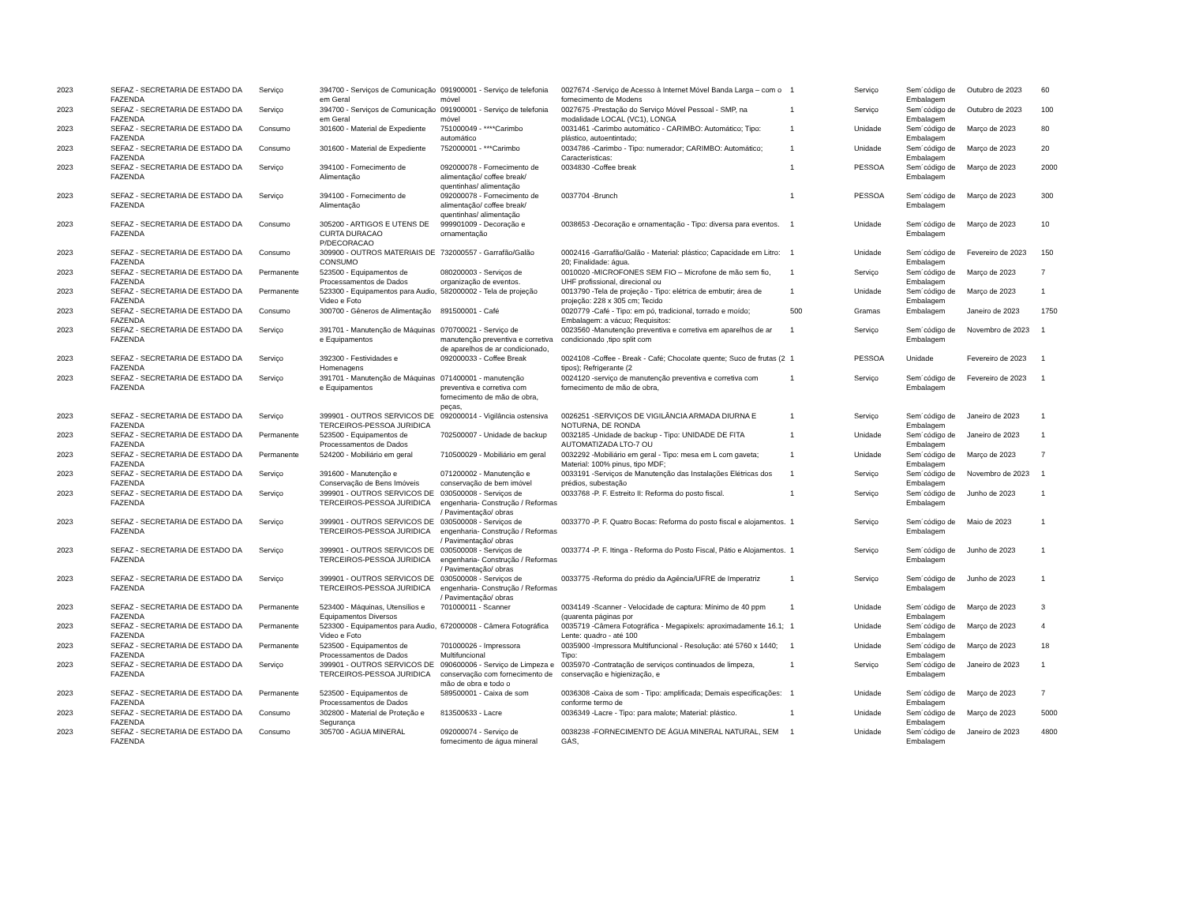| 2023 | SEFAZ - SECRETARIA DE ESTADO DA FAZENDA | Serviço | 394700 - Serviços de Comunicação em Geral | 091900001 - Serviço de telefonia móvel | 0027674 -Serviço de Acesso à Internet Móvel Banda Larga – com o fornecimento de Modens | 1 | Serviço | Sem´código de Embalagem | Outubro de 2023 | 60 |
| 2023 | SEFAZ - SECRETARIA DE ESTADO DA FAZENDA | Serviço | 394700 - Serviços de Comunicação em Geral | 091900001 - Serviço de telefonia móvel | 0027675 -Prestação do Serviço Móvel Pessoal - SMP, na modalidade LOCAL (VC1), LONGA | 1 | Serviço | Sem´código de Embalagem | Outubro de 2023 | 100 |
| 2023 | SEFAZ - SECRETARIA DE ESTADO DA FAZENDA | Consumo | 301600 - Material de Expediente | 751000049 - ****Carimbo automático | 0031461 -Carimbo automático - CARIMBO: Automático; Tipo: plástico, autoentintado; | 1 | Unidade | Sem´código de Embalagem | Março de 2023 | 80 |
| 2023 | SEFAZ - SECRETARIA DE ESTADO DA FAZENDA | Consumo | 301600 - Material de Expediente | 752000001 - ***Carimbo | 0034786 -Carimbo - Tipo: numerador; CARIMBO: Automático; Características: | 1 | Unidade | Sem´código de Embalagem | Março de 2023 | 20 |
| 2023 | SEFAZ - SECRETARIA DE ESTADO DA FAZENDA | Serviço | 394100 - Fornecimento de Alimentação | 092000078 - Fornecimento de alimentação/ coffee break/ quentinhas/ alimentação | 0034830 -Coffee break | 1 | PESSOA | Sem´código de Embalagem | Março de 2023 | 2000 |
| 2023 | SEFAZ - SECRETARIA DE ESTADO DA FAZENDA | Serviço | 394100 - Fornecimento de Alimentação | 092000078 - Fornecimento de alimentação/ coffee break/ quentinhas/ alimentação | 0037704 -Brunch | 1 | PESSOA | Sem´código de Embalagem | Março de 2023 | 300 |
| 2023 | SEFAZ - SECRETARIA DE ESTADO DA FAZENDA | Consumo | 305200 - ARTIGOS E UTENS DE CURTA DURACAO P/DECORACAO | 999901009 - Decoração e ornamentação | 0038653 -Decoração e ornamentação - Tipo: diversa para eventos. | 1 | Unidade | Sem´código de Embalagem | Março de 2023 | 10 |
| 2023 | SEFAZ - SECRETARIA DE ESTADO DA FAZENDA | Consumo | 309900 - OUTROS MATERIAIS DE CONSUMO | 732000557 - Garrafão/Galão | 0002416 -Garrafão/Galão - Material: plástico; Capacidade em Litro: 20; Finalidade: água. | 1 | Unidade | Sem´código de Embalagem | Fevereiro de 2023 | 150 |
| 2023 | SEFAZ - SECRETARIA DE ESTADO DA FAZENDA | Permanente | 523500 - Equipamentos de Processamentos de Dados | 080200003 - Serviços de organização de eventos. | 0010020 -MICROFONES SEM FIO – Microfone de mão sem fio, UHF profissional, direcional ou | 1 | Serviço | Sem´código de Embalagem | Março de 2023 | 7 |
| 2023 | SEFAZ - SECRETARIA DE ESTADO DA FAZENDA | Permanente | 523300 - Equipamentos para Audio, Video e Foto | 582000002 - Tela de projeção | 0013790 -Tela de projeção - Tipo: elétrica de embutir; área de projeção: 228 x 305 cm; Tecido | 1 | Unidade | Sem´código de Embalagem | Março de 2023 | 1 |
| 2023 | SEFAZ - SECRETARIA DE ESTADO DA FAZENDA | Consumo | 300700 - Gêneros de Alimentação | 891500001 - Café | 0020779 -Café - Tipo: em pó, tradicional, torrado e moído; Embalagem: a vácuo; Requisitos: | 500 | Gramas | Embalagem | Janeiro de 2023 | 1750 |
| 2023 | SEFAZ - SECRETARIA DE ESTADO DA FAZENDA | Serviço | 391701 - Manutenção de Máquinas e Equipamentos | 070700021 - Serviço de manutenção preventiva e corretiva de aparelhos de ar condicionado, | 0023560 -Manutenção preventiva e corretiva em aparelhos de ar condicionado ,tipo split com | 1 | Serviço | Sem´código de Embalagem | Novembro de 2023 | 1 |
| 2023 | SEFAZ - SECRETARIA DE ESTADO DA FAZENDA | Serviço | 392300 - Festividades e Homenagens | 092000033 - Coffee Break | 0024108 -Coffee - Break - Café; Chocolate quente; Suco de frutas (2 tipos); Refrigerante (2 | 1 | PESSOA | Unidade | Fevereiro de 2023 | 1 |
| 2023 | SEFAZ - SECRETARIA DE ESTADO DA FAZENDA | Serviço | 391701 - Manutenção de Máquinas e Equipamentos | 071400001 - manutenção preventiva e corretiva com fornecimento de mão de obra, peças, | 0024120 -serviço de manutenção preventiva e corretiva com fornecimento de mão de obra, | 1 | Serviço | Sem´código de Embalagem | Fevereiro de 2023 | 1 |
| 2023 | SEFAZ - SECRETARIA DE ESTADO DA FAZENDA | Serviço | 399901 - OUTROS SERVICOS DE TERCEIROS-PESSOA JURIDICA | 092000014 - Vigilância ostensiva | 0026251 -SERVIÇOS DE VIGILÂNCIA ARMADA DIURNA E NOTURNA, DE RONDA | 1 | Serviço | Sem´código de Embalagem | Janeiro de 2023 | 1 |
| 2023 | SEFAZ - SECRETARIA DE ESTADO DA FAZENDA | Permanente | 523500 - Equipamentos de Processamentos de Dados | 702500007 - Unidade de backup | 0032185 -Unidade de backup - Tipo: UNIDADE DE FITA AUTOMATIZADA LTO-7 OU | 1 | Unidade | Sem´código de Embalagem | Janeiro de 2023 | 1 |
| 2023 | SEFAZ - SECRETARIA DE ESTADO DA FAZENDA | Permanente | 524200 - Mobiliário em geral | 710500029 - Mobiliário em geral | 0032292 -Mobiliário em geral - Tipo: mesa em L com gaveta; Material: 100% pinus, tipo MDF; | 1 | Unidade | Sem´código de Embalagem | Março de 2023 | 7 |
| 2023 | SEFAZ - SECRETARIA DE ESTADO DA FAZENDA | Serviço | 391600 - Manutenção e Conservação de Bens Imóveis | 071200002 - Manutenção e conservação de bem imóvel | 0033191 -Serviços de Manutenção das Instalações Elétricas dos prédios, subestação | 1 | Serviço | Sem´código de Embalagem | Novembro de 2023 | 1 |
| 2023 | SEFAZ - SECRETARIA DE ESTADO DA FAZENDA | Serviço | 399901 - OUTROS SERVICOS DE TERCEIROS-PESSOA JURIDICA | 030500008 - Serviços de engenharia- Construção / Reformas / Pavimentação/ obras | 0033768 -P. F. Estreito II: Reforma do posto fiscal. | 1 | Serviço | Sem´código de Embalagem | Junho de 2023 | 1 |
| 2023 | SEFAZ - SECRETARIA DE ESTADO DA FAZENDA | Serviço | 399901 - OUTROS SERVICOS DE TERCEIROS-PESSOA JURIDICA | 030500008 - Serviços de engenharia- Construção / Reformas / Pavimentação/ obras | 0033770 -P. F. Quatro Bocas: Reforma do posto fiscal e alojamentos. | 1 | Serviço | Sem´código de Embalagem | Maio de 2023 | 1 |
| 2023 | SEFAZ - SECRETARIA DE ESTADO DA FAZENDA | Serviço | 399901 - OUTROS SERVICOS DE TERCEIROS-PESSOA JURIDICA | 030500008 - Serviços de engenharia- Construção / Reformas / Pavimentação/ obras | 0033774 -P. F. Itinga - Reforma do Posto Fiscal, Pátio e Alojamentos. | 1 | Serviço | Sem´código de Embalagem | Junho de 2023 | 1 |
| 2023 | SEFAZ - SECRETARIA DE ESTADO DA FAZENDA | Serviço | 399901 - OUTROS SERVICOS DE TERCEIROS-PESSOA JURIDICA | 030500008 - Serviços de engenharia- Construção / Reformas / Pavimentação/ obras | 0033775 -Reforma do prédio da Agência/UFRE de Imperatriz | 1 | Serviço | Sem´código de Embalagem | Junho de 2023 | 1 |
| 2023 | SEFAZ - SECRETARIA DE ESTADO DA FAZENDA | Permanente | 523400 - Máquinas, Utensílios e Equipamentos Diversos | 701000011 - Scanner | 0034149 -Scanner - Velocidade de captura: Mínimo de 40 ppm (quarenta páginas por | 1 | Unidade | Sem´código de Embalagem | Março de 2023 | 3 |
| 2023 | SEFAZ - SECRETARIA DE ESTADO DA FAZENDA | Permanente | 523300 - Equipamentos para Audio, Video e Foto | 672000008 - Câmera Fotográfica | 0035719 -Câmera Fotográfica - Megapixels: aproximadamente 16.1; Lente: quadro - até 100 | 1 | Unidade | Sem´código de Embalagem | Março de 2023 | 4 |
| 2023 | SEFAZ - SECRETARIA DE ESTADO DA FAZENDA | Permanente | 523500 - Equipamentos de Processamentos de Dados | 701000026 - Impressora Multifuncional | 0035900 -Impressora Multifuncional - Resolução: até 5760 x 1440; Tipo: | 1 | Unidade | Sem´código de Embalagem | Março de 2023 | 18 |
| 2023 | SEFAZ - SECRETARIA DE ESTADO DA FAZENDA | Serviço | 399901 - OUTROS SERVICOS DE TERCEIROS-PESSOA JURIDICA | 090600006 - Serviço de Limpeza e conservação com fornecimento de mão de obra e todo o | 0035970 -Contratação de serviços continuados de limpeza, conservação e higienização, e | 1 | Serviço | Sem´código de Embalagem | Janeiro de 2023 | 1 |
| 2023 | SEFAZ - SECRETARIA DE ESTADO DA FAZENDA | Permanente | 523500 - Equipamentos de Processamentos de Dados | 589500001 - Caixa de som | 0036308 -Caixa de som - Tipo: amplificada; Demais especificações: conforme termo de | 1 | Unidade | Sem´código de Embalagem | Março de 2023 | 7 |
| 2023 | SEFAZ - SECRETARIA DE ESTADO DA FAZENDA | Consumo | 302800 - Material de Proteção e Segurança | 813500633 - Lacre | 0036349 -Lacre - Tipo: para malote; Material: plástico. | 1 | Unidade | Sem´código de Embalagem | Março de 2023 | 5000 |
| 2023 | SEFAZ - SECRETARIA DE ESTADO DA FAZENDA | Consumo | 305700 - AGUA MINERAL | 092000074 - Serviço de fornecimento de água mineral | 0038238 -FORNECIMENTO DE ÁGUA MINERAL NATURAL, SEM GÁS, | 1 | Unidade | Sem´código de Embalagem | Janeiro de 2023 | 4800 |